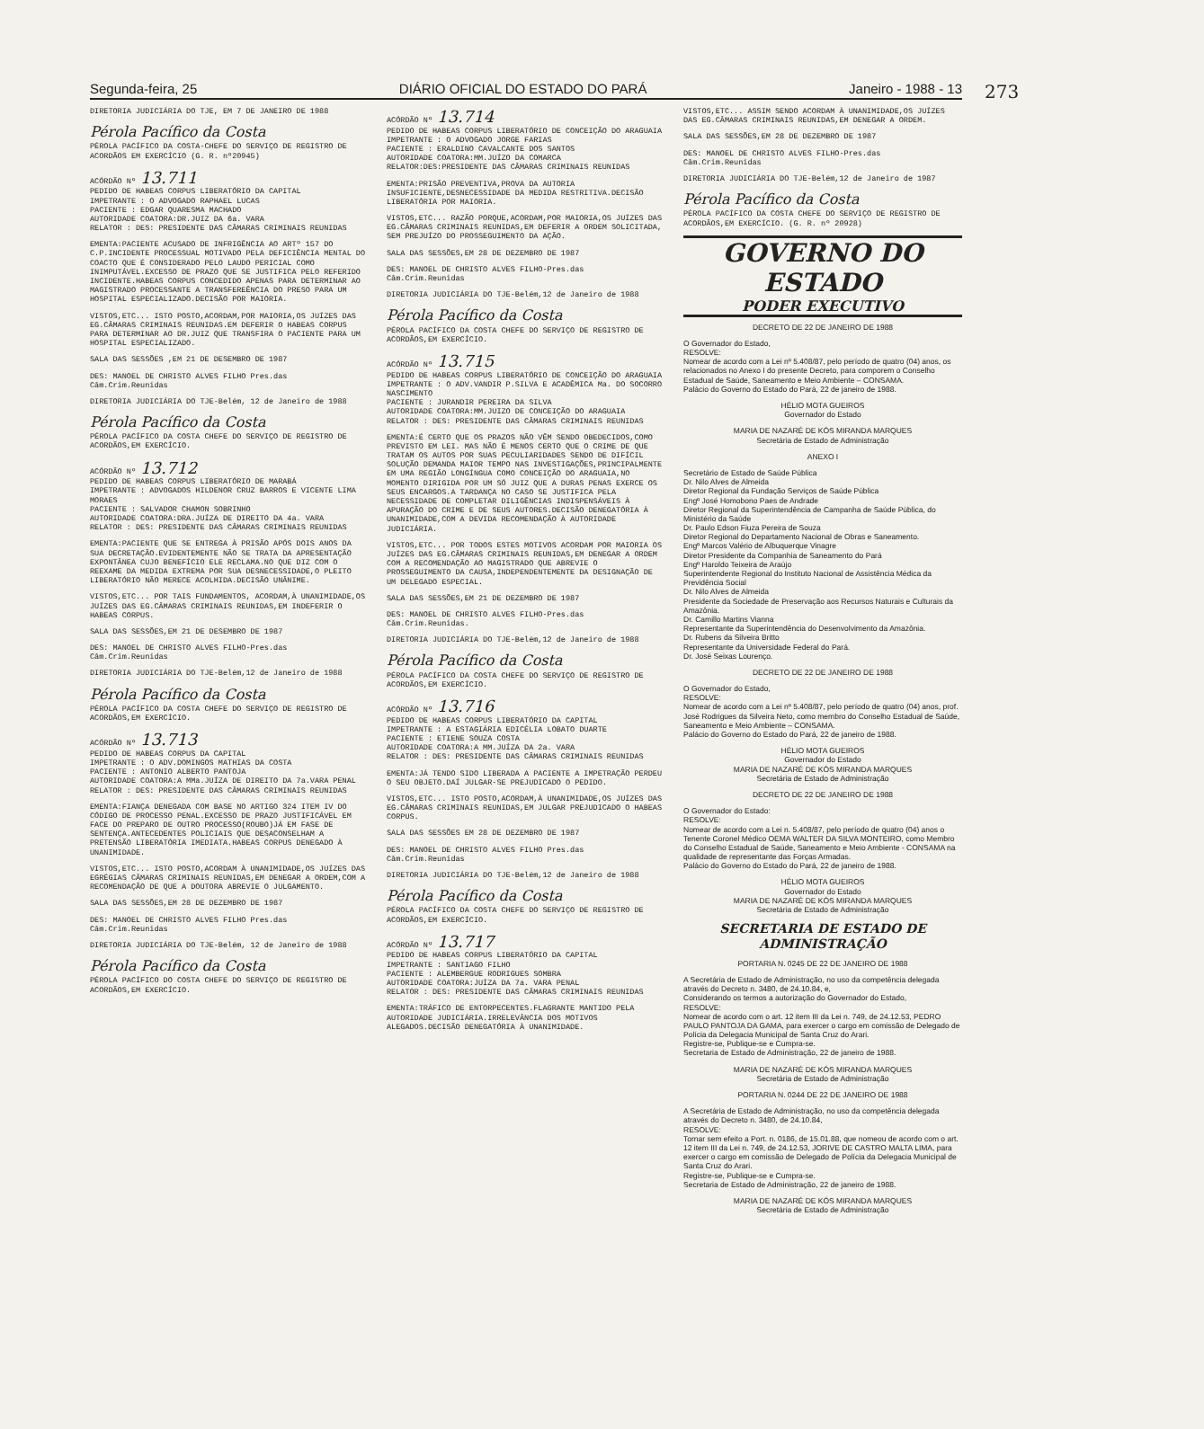273
Segunda-feira, 25 DIÁRIO OFICIAL DO ESTADO DO PARÁ Janeiro - 1988 - 13
DIRETORIA JUDICIÁRIA DO TJE, EM 7 DE JANEIRO DE 1988
Pérola Pacífico da Costa
PÉROLA PACÍFICO DA COSTA-CHEFE DO SERVIÇO DE REGISTRO DE ACORDÃOS EM EXERCÍCIO (G. R. nº20945)
ACÓRDÃO Nº 13.711
PEDIDO DE HABEAS CORPUS LIBERATÓRIO DA CAPITAL
IMPETRANTE : O ADVOGADO RAPHAEL LUCAS
PACIENTE : EDGAR QUARESMA MACHADO
AUTORIDADE COATORA:DR.JUIZ DA 6a. VARA
RELATOR : DES: PRESIDENTE DAS CÂMARAS CRIMINAIS REUNIDAS
EMENTA:PACIENTE ACUSADO DE INFRIGÊNCIA AO ARTº 157 DO C.P.INCIDENTE PROCESSUAL MOTIVADO PELA DEFICIÊNCIA MENTAL DO COACTO QUE É CONSIDERADO PELO LAUDO PERICIAL COMO INIMPUTÁVEL.EXCESSO DE PRAZO QUE SE JUSTIFICA PELO REFERIDO INCIDENTE.HABEAS CORPUS CONCEDIDO APENAS PARA DETERMINAR AO MAGISTRADO PROCESSANTE A TRANSFEREÊNCIA DO PRESO PARA UM HOSPITAL ESPECIALIZADO.DECISÃO POR MAIORIA.
VISTOS,ETC... ISTO POSTO,ACORDAM,POR MAIORIA,OS JUÍZES DAS EG.CÂMARAS CRIMINAIS REUNIDAS.EM DEFERIR O HABEAS CORPUS PARA DETERMINAR AO DR.JUIZ QUE TRANSFIRA O PACIENTE PARA UM HOSPITAL ESPECIALIZADO.
SALA DAS SESSÕES ,EM 21 DE DESEMBRO DE 1987
DES: MANOEL DE CHRISTO ALVES FILHO Pres.das Câm.Crim.Reunidas
DIRETORIA JUDICIÁRIA DO TJE-Belém, 12 de Janeiro de 1988
Pérola Pacífico da Costa
PÉROLA PACÍFICO DA COSTA CHEFE DO SERVIÇO DE REGISTRO DE ACORDÃOS,EM EXERCÍCIO.
ACÓRDÃO Nº 13.712
PEDIDO DE HABEAS CORPUS LIBERATÓRIO DE MARABÁ
IMPETRANTE : ADVOGADOS HILDENOR CRUZ BARROS E VICENTE LIMA MORAES
PACIENTE : SALVADOR CHAMON SOBRINHO
AUTORIDADE COATORA:DRA.JUÍZA DE DIREITO DA 4a. VARA
RELATOR : DES: PRESIDENTE DAS CÂMARAS CRIMINAIS REUNIDAS
EMENTA:PACIENTE QUE SE ENTREGA À PRISÃO APÓS DOIS ANOS DA SUA DECRETAÇÃO.EVIDENTEMENTE NÃO SE TRATA DA APRESENTAÇÃO EXPONTÂNEA CUJO BENEFÍCIO ELE RECLAMA.NO QUE DIZ COM O REEXAME DA MEDIDA EXTREMA POR SUA DESNECESSIDADE,O PLEITO LIBERATÓRIO NÃO MERECE ACOLHIDA.DECISÃO UNÂNIME.
VISTOS,ETC... POR TAIS FUNDAMENTOS, ACORDAM,À UNANIMIDADE,OS JUÍZES DAS EG.CÂMARAS CRIMINAIS REUNIDAS,EM INDEFERIR O HABEAS CORPUS.
SALA DAS SESSÕES,EM 21 DE DESEMBRO DE 1987
DES: MANOEL DE CHRISTO ALVES FILHO-Pres.das Câm.Crim.Reunidas
DIRETORIA JUDICIÁRIA DO TJE-Belém,12 de Janeiro de 1988
Pérola Pacífico da Costa
PÉROLA PACÍFICO DA COSTA CHEFE DO SERVIÇO DE REGISTRO DE ACORDÃOS,EM EXERCÍCIO.
ACÓRDÃO Nº 13.713
PEDIDO DE HABEAS CORPUS DA CAPITAL
IMPETRANTE : O ADV.DOMINGOS MATHIAS DA COSTA
PACIENTE : ANTONIO ALBERTO PANTOJA
AUTORIDADE COATORA:A MMa.JUÍZA DE DIREITO DA 7a.VARA PENAL
RELATOR : DES: PRESIDENTE DAS CÂMARAS CRIMINAIS REUNIDAS
EMENTA:FIANÇA DENEGADA COM BASE NO ARTIGO 324 ITEM IV DO CÓDIGO DE PROCESSO PENAL.EXCESSO DE PRAZO JUSTIFICÁVEL EM FACE DO PREPARO DE OUTRO PROCESSO(ROUBO)JÁ EM FASE DE SENTENÇA.ANTECEDENTES POLICIAIS QUE DESACONSELHAM A PRETENSÃO LIBERATÓRIA IMEDIATA.HABEAS CORPUS DENEGADO À UNANIMIDADE.
VISTOS,ETC... ISTO POSTO,ACORDAM À UNANIMIDADE,OS JUÍZES DAS EGRÉGIAS CÂMARAS CRIMINAIS REUNIDAS,EM DENEGAR A ORDEM,COM A RECOMENDAÇÃO DE QUE A DOUTORA ABREVIE O JULGAMENTO.
SALA DAS SESSÕES,EM 28 DE DEZEMBRO DE 1987
DES: MANOEL DE CHRISTO ALVES FILHO Pres.das Câm.Crim.Reunidas
DIRETORIA JUDICIÁRIA DO TJE-Belém, 12 de Janeiro de 1988
Pérola Pacífico da Costa
PÉROLA PACÍFICO DO COSTA CHEFE DO SERVIÇO DE REGISTRO DE ACORDÃOS,EM EXERCÍCIO.
ACÓRDÃO Nº 13.714
PEDIDO DE HABEAS CORPUS LIBERATÓRIO DE CONCEIÇÃO DO ARAGUAIA
IMPETRANTE : O ADVOGADO JORGE FARIAS
PACIENTE : ERALDINO CAVALCANTE DOS SANTOS
AUTORIDADE COATORA:MM.JUÍZO DA COMARCA
RELATOR:DES:PRESIDENTE DAS CÂMARAS CRIMINAIS REUNIDAS
EMENTA:PRISÃO PREVENTIVA,PROVA DA AUTORIA INSUFICIENTE,DESNECESSIDADE DA MEDIDA RESTRITIVA.DECISÃO LIBERATÓRIA POR MAIORIA.
VISTOS,ETC... RAZÃO PORQUE,ACORDAM,POR MAIORIA,OS JUÍZES DAS EG.CÂMARAS CRIMINAIS REUNIDAS,EM DEFERIR A ORDEM SOLICITADA, SEM PREJUÍZO DO PROSSEGUIMENTO DA AÇÃO.
SALA DAS SESSÕES,EM 28 DE DEZEMBRO DE 1987
DES: MANOEL DE CHRISTO ALVES FILHO-Pres.das Câm.Crim.Reunidas
DIRETORIA JUDICIÁRIA DO TJE-Belém,12 de Janeiro de 1988
Pérola Pacífico da Costa
PÉROLA PACÍFICO DA COSTA CHEFE DO SERVIÇO DE REGISTRO DE ACORDÃOS,EM EXERCÍCIO.
ACÓRDÃO Nº 13.715
PEDIDO DE HABEAS CORPUS LIBERATÓRIO DE CONCEIÇÃO DO ARAGUAIA
IMPETRANTE : O ADV.VANDIR P.SILVA E ACADÊMICA Ma. DO SOCORRO NASCIMENTO
PACIENTE : JURANDIR PEREIRA DA SILVA
AUTORIDADE COATORA:MM.JUIZO DE CONCEIÇÃO DO ARAGUAIA
RELATOR : DES: PRESIDENTE DAS CÂMARAS CRIMINAIS REUNIDAS
EMENTA:É CERTO QUE OS PRAZOS NÃO VÊM SENDO OBEDECIDOS,COMO PREVISTO EM LEI. MAS NÃO É MENOS CERTO QUE O CRIME DE QUE TRATAM OS AUTOS POR SUAS PECULIARIDADES SENDO DE DIFÍCIL SOLUÇÃO DEMANDA MAIOR TEMPO NAS INVESTIGAÇÕES,PRINCIPALMENTE EM UMA REGIÃO LONGÍNGUA COMO CONCEIÇÃO DO ARAGUAIA,NO MOMENTO DIRIGIDA POR UM SÓ JUIZ QUE A DURAS PENAS EXERCE OS SEUS ENCARGOS.A TARDANÇA NO CASO SE JUSTIFICA PELA NECESSIDADE DE COMPLETAR DILIGÊNCIAS INDISPENSÁVEIS À APURAÇÃO DO CRIME E DE SEUS AUTORES.DECISÃO DENEGATÓRIA À UNANIMIDADE,COM A DEVIDA RECOMENDAÇÃO À AUTORIDADE JUDICIÁRIA.
VISTOS,ETC... POR TODOS ESTES MOTIVOS ACORDAM POR MAIORIA OS JUÍZES DAS EG.CÂMARAS CRIMINAIS REUNIDAS,EM DENEGAR A ORDEM COM A RECOMENDAÇÃO AO MAGISTRADO QUE ABREVIE O PROSSEGUIMENTO DA CAUSA,INDEPENDENTEMENTE DA DESIGNAÇÃO DE UM DELEGADO ESPECIAL.
SALA DAS SESSÕES,EM 21 DE DEZEMBRO DE 1987
DES: MANOEL DE CHRISTO ALVES FILHO-Pres.das Câm.Crim.Reunidas.
DIRETORIA JUDICIÁRIA DO TJE-Belém,12 de Janeiro de 1988
Pérola Pacífico da Costa
PÉROLA PACÍFICO DA COSTA CHEFE DO SERVIÇO DE REGISTRO DE ACORDÃOS,EM EXERCÍCIO.
ACÓRDÃO Nº 13.716
PEDIDO DE HABEAS CORPUS LIBERATÓRIO DA CAPITAL
IMPETRANTE : A ESTAGIÁRIA EDICÉLIA LOBATO DUARTE
PACIENTE : ETIENE SOUZA COSTA
AUTORIDADE COATORA:A MM.JUÍZA DA 2a. VARA
RELATOR : DES: PRESIDENTE DAS CÂMARAS CRIMINAIS REUNIDAS
EMENTA:JÁ TENDO SIDO LIBERADA A PACIENTE A IMPETRAÇÃO PERDEU O SEU OBJETO.DAÍ JULGAR-SE PREJUDICADO O PEDIDO.
VISTOS,ETC... ISTO POSTO,ACORDAM,À UNANIMIDADE,OS JUÍZES DAS EG.CÂMARAS CRIMINAIS REUNIDAS,EM JULGAR PREJUDICADO O HABEAS CORPUS.
SALA DAS SESSÕES EM 28 DE DEZEMBRO DE 1987
DES: MANOEL DE CHRISTO ALVES FILHO Pres.das Câm.Crim.Reunidas
DIRETORIA JUDICIÁRIA DO TJE-Belém,12 de Janeiro de 1988
Pérola Pacífico da Costa
PÉROLA PACÍFICO DA COSTA CHEFE DO SERVIÇO DE REGISTRO DE ACORDÃOS,EM EXERCÍCIO.
ACÓRDÃO Nº 13.717
PEDIDO DE HABEAS CORPUS LIBERATÓRIO DA CAPITAL
IMPETRANTE : SANTIAGO FILHO
PACIENTE : ALEMBERGUE RODRIGUES SOMBRA
AUTORIDADE COATORA:JUÍZA DA 7a. VARA PENAL
RELATOR : DES: PRESIDENTE DAS CÂMARAS CRIMINAIS REUNIDAS
EMENTA:TRÁFICO DE ENTORPECENTES.FLAGRANTE MANTIDO PELA AUTORIDADE JUDICIÁRIA.IRRELEVÂNCIA DOS MOTIVOS ALEGADOS.DECISÃO DENEGATÓRIA À UNANIMIDADE.
VISTOS,ETC... ASSIM SENDO ACORDAM À UNANIMIDADE,OS JUÍZES DAS EG.CÂMARAS CRIMINAIS REUNIDAS,EM DENEGAR A ORDEM.
SALA DAS SESSÕES,EM 28 DE DEZEMBRO DE 1987
DES: MANOEL DE CHRISTO ALVES FILHO-Pres.das Câm.Crim.Reunidas
DIRETORIA JUDICIÁRIA DO TJE-Belém,12 de Janeiro de 1987
Pérola Pacífico da Costa
PÉROLA PACÍFICO DA COSTA CHEFE DO SERVIÇO DE REGISTRO DE ACORDÃOS,EM EXERCÍCIO. (G. R. nº 20928)
GOVERNO DO ESTADO
PODER EXECUTIVO
DECRETO DE 22 DE JANEIRO DE 1988
O Governador do Estado,
RESOLVE:
Nomear de acordo com a Lei nº 5.408/87, pelo período de quatro (04) anos, os relacionados no Anexo I do presente Decreto, para comporem o Conselho Estadual de Saúde, Saneamento e Meio Ambiente – CONSAMA.
Palácio do Governo do Estado do Pará, 22 de janeiro de 1988.
HÉLIO MOTA GUEIROS
Governador do Estado
MARIA DE NAZARÉ DE KÓS MIRANDA MARQUES
Secretária de Estado de Administração
ANEXO I
Secretário de Estado de Saúde Pública
Dr. Nilo Alves de Almeida
Diretor Regional da Fundação Serviços de Saúde Pública
Engº José Homobono Paes de Andrade
Diretor Regional da Superintendência de Campanha de Saúde Pública, do Ministério da Saúde
Dr. Paulo Edson Fiuza Pereira de Souza
Diretor Regional do Departamento Nacional de Obras e Saneamento.
Engº Marcos Valério de Albuquerque Vinagre
Diretor Presidente da Companhia de Saneamento do Pará
Engº Haroldo Teixeira de Araújo
Superintendente Regional do Instituto Nacional de Assistência Médica da Previdência Social
Dr. Nilo Alves de Almeida
Presidente da Sociedade de Preservação aos Recursos Naturais e Culturais da Amazônia.
Dr. Camillo Martins Vianna
Representante da Superintendência do Desenvolvimento da Amazônia.
Dr. Rubens da Silveira Britto
Representante da Universidade Federal do Pará.
Dr. José Seixas Lourenço.
DECRETO DE 22 DE JANEIRO DE 1988
O Governador do Estado,
RESOLVE:
Nomear de acordo com a Lei nº 5.408/87, pelo período de quatro (04) anos, prof. José Rodrigues da Silveira Neto, como membro do Conselho Estadual de Saúde, Saneamento e Meio Ambiente – CONSAMA.
Palácio do Governo do Estado do Pará, 22 de janeiro de 1988.
HÉLIO MOTA GUEIROS
Governador do Estado
MARIA DE NAZARÉ DE KÓS MIRANDA MARQUES
Secretária de Estado de Administração
DECRETO DE 22 DE JANEIRO DE 1988
O Governador do Estado:
RESOLVE:
Nomear de acordo com a Lei n. 5.408/87, pelo período de quatro (04) anos o Tenente Coronel Médico OEMA WALTER DA SILVA MONTEIRO, como Membro do Conselho Estadual de Saúde, Saneamento e Meio Ambiente - CONSAMA na qualidade de representante das Forças Armadas.
Palácio do Governo do Estado do Pará, 22 de janeiro de 1988.
HÉLIO MOTA GUEIROS
Governador do Estado
MARIA DE NAZARÉ DE KÓS MIRANDA MARQUES
Secretária de Estado de Administração
SECRETARIA DE ESTADO DE ADMINISTRAÇÃO
PORTARIA N. 0245 DE 22 DE JANEIRO DE 1988
A Secretária de Estado de Administração, no uso da competência delegada através do Decreto n. 3480, de 24.10.84, e,
Considerando os termos a autorização do Governador do Estado,
RESOLVE:
Nomear de acordo com o art. 12 item III da Lei n. 749, de 24.12.53, PEDRO PAULO PANTOJA DA GAMA, para exercer o cargo em comissão de Delegado de Polícia da Delegacia Municipal de Santa Cruz do Arari.
Registre-se, Publique-se e Cumpra-se.
Secretaria de Estado de Administração, 22 de janeiro de 1988.
MARIA DE NAZARÉ DE KÓS MIRANDA MARQUES
Secretária de Estado de Administração
PORTARIA N. 0244 DE 22 DE JANEIRO DE 1988
A Secretária de Estado de Administração, no uso da competência delegada através do Decreto n. 3480, de 24.10.84,
RESOLVE:
Tornar sem efeito a Port. n. 0186, de 15.01.88, que nomeou de acordo com o art. 12 item III da Lei n. 749, de 24.12.53, JORIVE DE CASTRO MALTA LIMA, para exercer o cargo em comissão de Delegado de Polícia da Delegacia Municipal de Santa Cruz do Arari.
Registre-se, Publique-se e Cumpra-se.
Secretaria de Estado de Administração, 22 de janeiro de 1988.
MARIA DE NAZARÉ DE KÓS MIRANDA MARQUES
Secretária de Estado de Administração